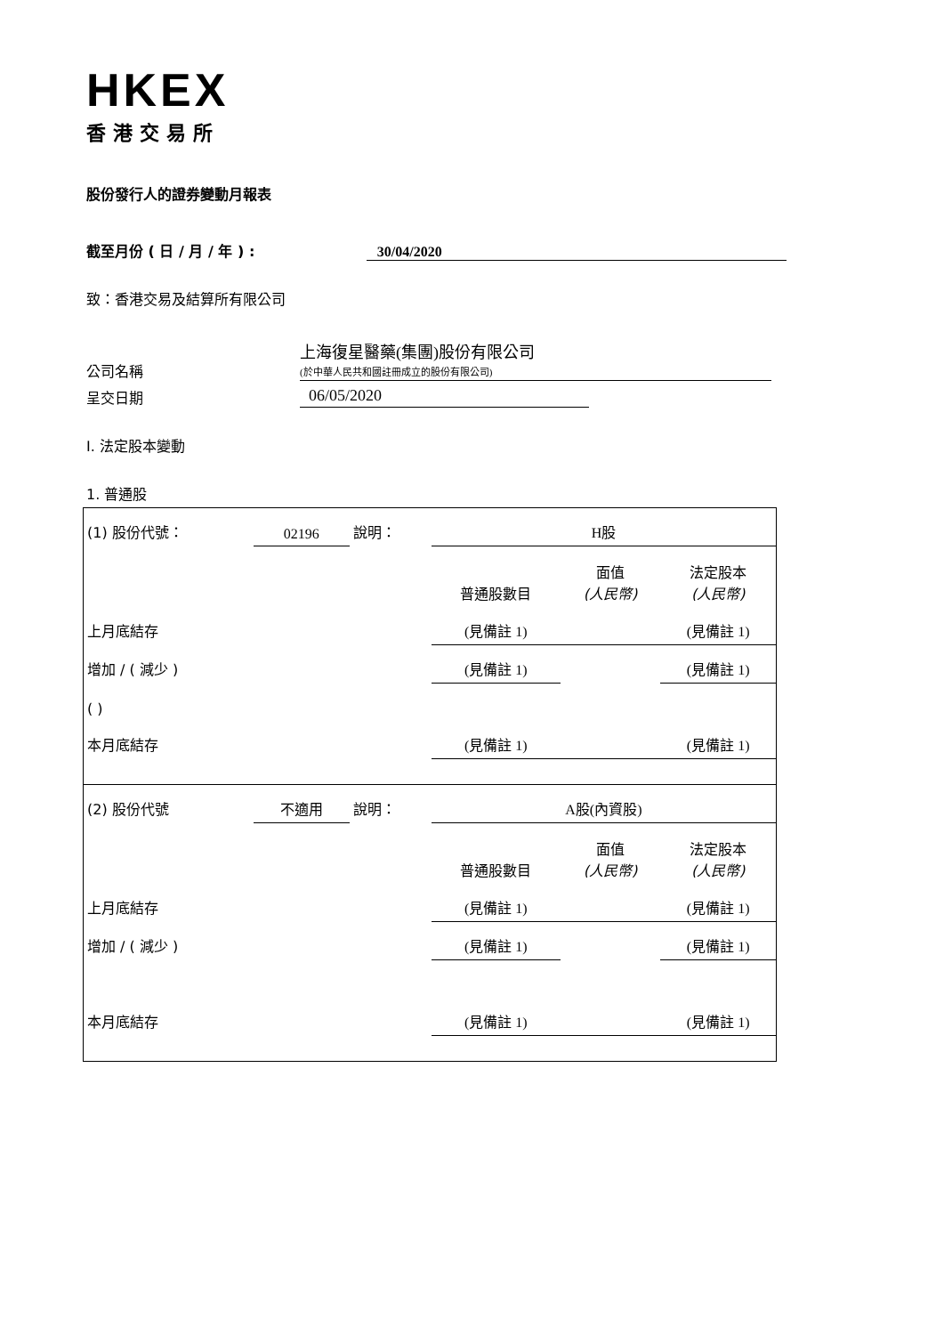HKEX
香港交易所
股份發行人的證券變動月報表
截至月份 ( 日 / 月 / 年 ) : 30/04/2020
致：香港交易及結算所有限公司
公司名稱
上海復星醫藥(集團)股份有限公司
(於中華人民共和國註冊成立的股份有限公司)
呈交日期 06/05/2020
I. 法定股本變動
1. 普通股
| (1) 股份代號： | 02196 | 說明： | H股 | | |
| | | | 普通股數目 | 面值 (人民幣) | 法定股本 (人民幣) |
| 上月底結存 | | | (見備註 1) | | (見備註 1) |
| 增加 / ( 減少 ) | | | (見備註 1) | | (見備註 1) |
| ( ) | | | | | |
| 本月底結存 | | | (見備註 1) | | (見備註 1) |
| (2) 股份代號 | 不適用 | 說明： | A股(內資股) | | |
| | | | 普通股數目 | 面值 (人民幣) | 法定股本 (人民幣) |
| 上月底結存 | | | (見備註 1) | | (見備註 1) |
| 增加 / ( 減少 ) | | | (見備註 1) | | (見備註 1) |
| 本月底結存 | | | (見備註 1) | | (見備註 1) |